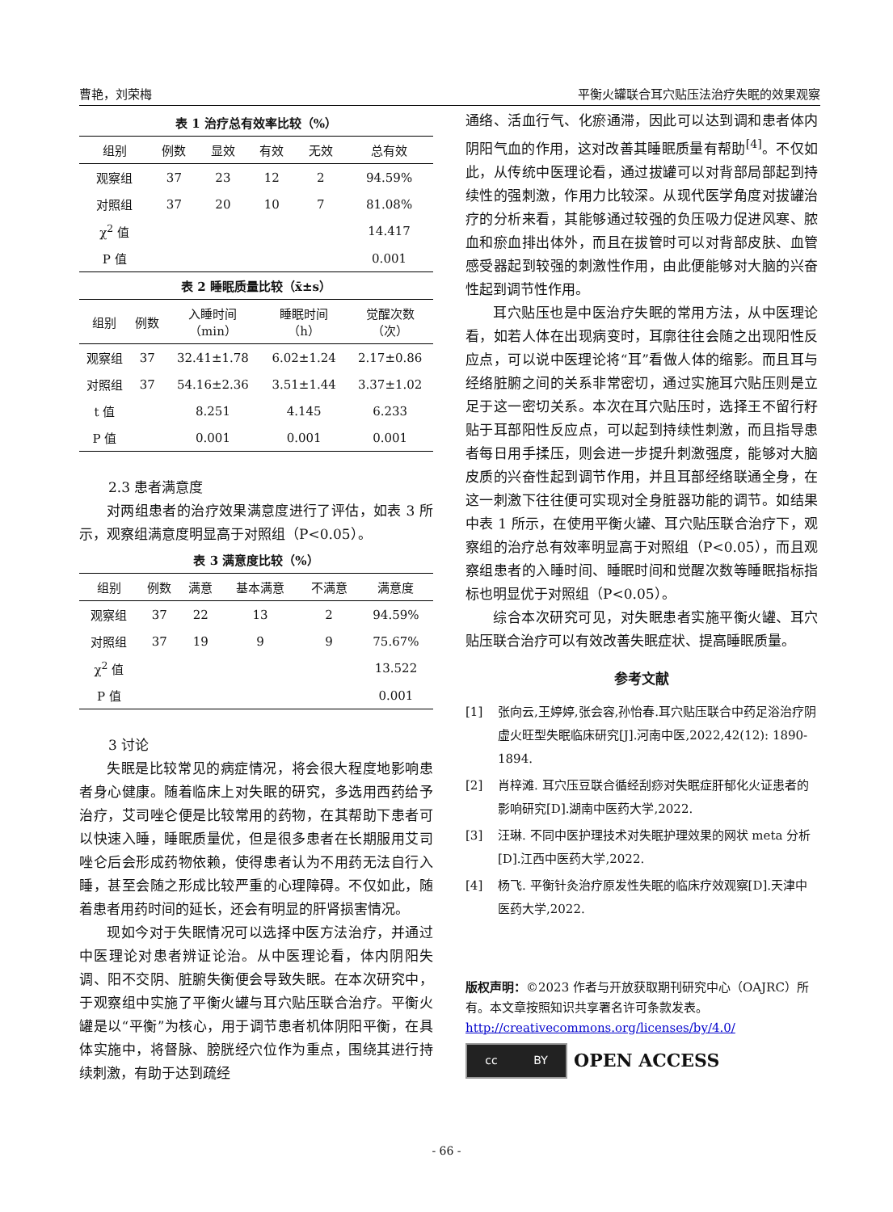曹艳，刘荣梅 平衡火罐联合耳穴贴压法治疗失眠的效果观察
表 1 治疗总有效率比较（%）
| 组别 | 例数 | 显效 | 有效 | 无效 | 总有效 |
| --- | --- | --- | --- | --- | --- |
| 观察组 | 37 | 23 | 12 | 2 | 94.59% |
| 对照组 | 37 | 20 | 10 | 7 | 81.08% |
| χ<sup>2</sup> 值 | | | | | 14.417 |
| P 值 | | | | | 0.001 |
表 2 睡眠质量比较（x̄±s）
| 组别 | 例数 | 入睡时间 （min） | 睡眠时间 （h） | 觉醒次数 （次） |
| --- | --- | --- | --- | --- |
| 观察组 | 37 | 32.41±1.78 | 6.02±1.24 | 2.17±0.86 |
| 对照组 | 37 | 54.16±2.36 | 3.51±1.44 | 3.37±1.02 |
| t 值 | | 8.251 | 4.145 | 6.233 |
| P 值 | | 0.001 | 0.001 | 0.001 |
2.3 患者满意度
对两组患者的治疗效果满意度进行了评估，如表 3 所示，观察组满意度明显高于对照组（P<0.05）。
表 3 满意度比较（%）
| 组别 | 例数 | 满意 | 基本满意 | 不满意 | 满意度 |
| --- | --- | --- | --- | --- | --- |
| 观察组 | 37 | 22 | 13 | 2 | 94.59% |
| 对照组 | 37 | 19 | 9 | 9 | 75.67% |
| χ<sup>2</sup> 值 | | | | | 13.522 |
| P 值 | | | | | 0.001 |
3 讨论
失眠是比较常见的病症情况，将会很大程度地影响患者身心健康。随着临床上对失眠的研究，多选用西药给予治疗，艾司唑仑便是比较常用的药物，在其帮助下患者可以快速入睡，睡眠质量优，但是很多患者在长期服用艾司唑仑后会形成药物依赖，使得患者认为不用药无法自行入睡，甚至会随之形成比较严重的心理障碍。不仅如此，随着患者用药时间的延长，还会有明显的肝肾损害情况。
现如今对于失眠情况可以选择中医方法治疗，并通过中医理论对患者辨证论治。从中医理论看，体内阴阳失调、阳不交阴、脏腑失衡便会导致失眠。在本次研究中，于观察组中实施了平衡火罐与耳穴贴压联合治疗。平衡火罐是以“平衡”为核心，用于调节患者机体阴阳平衡，在具体实施中，将督脉、膀胱经穴位作为重点，围绕其进行持续刺激，有助于达到疏经
通络、活血行气、化瘀通滞，因此可以达到调和患者体内阴阳气血的作用，这对改善其睡眠质量有帮助<sup>[4]</sup>。不仅如此，从传统中医理论看，通过拔罐可以对背部局部起到持续性的强刺激，作用力比较深。从现代医学角度对拔罐治疗的分析来看，其能够通过较强的负压吸力促进风寒、脓血和瘀血排出体外，而且在拔管时可以对背部皮肤、血管感受器起到较强的刺激性作用，由此便能够对大脑的兴奋性起到调节性作用。
耳穴贴压也是中医治疗失眠的常用方法，从中医理论看，如若人体在出现病变时，耳廓往往会随之出现阳性反应点，可以说中医理论将“耳”看做人体的缩影。而且耳与经络脏腑之间的关系非常密切，通过实施耳穴贴压则是立足于这一密切关系。本次在耳穴贴压时，选择王不留行籽贴于耳部阳性反应点，可以起到持续性刺激，而且指导患者每日用手揉压，则会进一步提升刺激强度，能够对大脑皮质的兴奋性起到调节作用，并且耳部经络联通全身，在这一刺激下往往便可实现对全身脏器功能的调节。如结果中表 1 所示，在使用平衡火罐、耳穴贴压联合治疗下，观察组的治疗总有效率明显高于对照组（P<0.05），而且观察组患者的入睡时间、睡眠时间和觉醒次数等睡眠指标指标也明显优于对照组（P<0.05）。
综合本次研究可见，对失眠患者实施平衡火罐、耳穴贴压联合治疗可以有效改善失眠症状、提高睡眠质量。
参考文献
[1] 张向云,王婷婷,张会容,孙怡春.耳穴贴压联合中药足浴治疗阴虚火旺型失眠临床研究[J].河南中医,2022,42(12): 1890-1894.
[2] 肖梓滩. 耳穴压豆联合循经刮痧对失眠症肝郁化火证患者的影响研究[D].湖南中医药大学,2022.
[3] 汪琳. 不同中医护理技术对失眠护理效果的网状 meta 分析[D].江西中医药大学,2022.
[4] 杨飞. 平衡针灸治疗原发性失眠的临床疗效观察[D].天津中医药大学,2022.
版权声明：©2023 作者与开放获取期刊研究中心（OAJRC）所有。本文章按照知识共享署名许可条款发表。
http://creativecommons.org/licenses/by/4.0/
cc BY
OPEN ACCESS
- 66 -